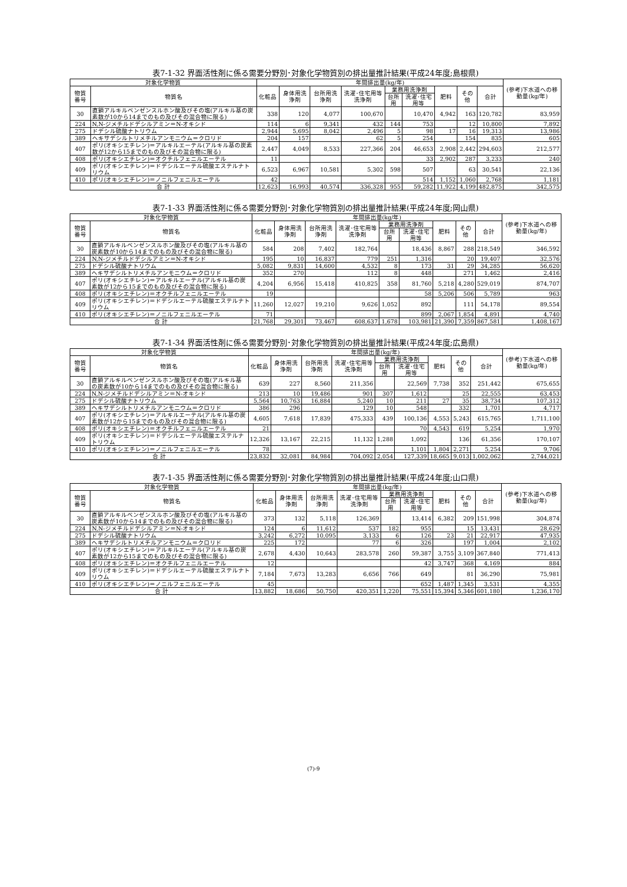表7-1-32 界面活性剤に係る需要分野別･対象化学物質別の排出量推計結果(平成24年度;島根県)
| 対象化学物質 | | 年間排出量(kg/年) | | | | | | | | | (参考)下水道への移動量(kg/年) |
| --- | --- | --- | --- | --- | --- | --- | --- | --- | --- | --- | --- |
| 物質番号 | 物質名 | 化粧品 | 身体用洗浄剤 | 台所用洗浄剤 | 洗濯･住宅用等洗浄剤 | 業務用洗浄剤 | | 肥料 | その他 | 合計 | |
| | | | | | | 台所用 | 洗濯･住宅用等 | | | | |
| 30 | 直鎖アルキルベンゼンスルホン酸及びその塩(アルキル基の炭素数が10から14までのもの及びその混合物に限る) | 338 | 120 | 4,077 | 100,670 | | 10,470 | 4,942 | 163 | 120,782 | 83,959 |
| 224 | N,N-ジメチルドデシルアミン＝N-オキシド | 114 | 6 | 9,341 | 432 | 144 | 753 | | 12 | 10,800 | 7,892 |
| 275 | ドデシル硫酸ナトリウム | 2,944 | 5,695 | 8,042 | 2,496 | 5 | 98 | 17 | 16 | 19,313 | 13,986 |
| 389 | ヘキサデシルトリメチルアンモニウム＝クロリド | 204 | 157 | | 62 | 5 | 254 | | 154 | 835 | 605 |
| 407 | ポリ(オキシエチレン)＝アルキルエーテル(アルキル基の炭素数が12から15までのもの及びその混合物に限る) | 2,447 | 4,049 | 8,533 | 227,366 | 204 | 46,653 | 2,908 | 2,442 | 294,603 | 212,577 |
| 408 | ポリ(オキシエチレン)＝オクチルフェニルエーテル | 11 | | | | | 33 | 2,902 | 287 | 3,233 | 240 |
| 409 | ポリ(オキシエチレン)＝ドデシルエーテル硫酸エステルナトリウム | 6,523 | 6,967 | 10,581 | 5,302 | 598 | 507 | | 63 | 30,541 | 22,136 |
| 410 | ポリ(オキシエチレン)＝ノニルフェニルエーテル | 42 | | | | | 514 | 1,152 | 1,060 | 2,768 | 1,181 |
| 合 計 | | 12,623 | 16,993 | 40,574 | 336,328 | 955 | 59,282 | 11,922 | 4,199 | 482,875 | 342,575 |
表7-1-33 界面活性剤に係る需要分野別･対象化学物質別の排出量推計結果(平成24年度;岡山県)
| 対象化学物質 | | 年間排出量(kg/年) | | | | | | | | | (参考)下水道への移動量(kg/年) |
| --- | --- | --- | --- | --- | --- | --- | --- | --- | --- | --- | --- |
| 物質番号 | 物質名 | 化粧品 | 身体用洗浄剤 | 台所用洗浄剤 | 洗濯･住宅用等洗浄剤 | 業務用洗浄剤 | | 肥料 | その他 | 合計 | |
| | | | | | | 台所用 | 洗濯･住宅用等 | | | | |
| 30 | 直鎖アルキルベンゼンスルホン酸及びその塩(アルキル基の炭素数が10から14までのもの及びその混合物に限る) | 584 | 208 | 7,402 | 182,764 | | 18,436 | 8,867 | 288 | 218,549 | 346,592 |
| 224 | N,N-ジメチルドデシルアミン＝N-オキシド | 195 | 10 | 16,837 | 779 | 251 | 1,316 | | 20 | 19,407 | 32,576 |
| 275 | ドデシル硫酸ナトリウム | 5,082 | 9,831 | 14,600 | 4,532 | 8 | 173 | 31 | 29 | 34,285 | 56,620 |
| 389 | ヘキサデシルトリメチルアンモニウム＝クロリド | 352 | 270 | | 112 | 8 | 448 | | 271 | 1,462 | 2,416 |
| 407 | ポリ(オキシエチレン)＝アルキルエーテル(アルキル基の炭素数が12から15までのもの及びその混合物に限る) | 4,204 | 6,956 | 15,418 | 410,825 | 358 | 81,760 | 5,218 | 4,280 | 529,019 | 874,707 |
| 408 | ポリ(オキシエチレン)＝オクチルフェニルエーテル | 19 | | | | | 58 | 5,206 | 506 | 5,789 | 963 |
| 409 | ポリ(オキシエチレン)＝ドデシルエーテル硫酸エステルナトリウム | 11,260 | 12,027 | 19,210 | 9,626 | 1,052 | 892 | | 111 | 54,178 | 89,554 |
| 410 | ポリ(オキシエチレン)＝ノニルフェニルエーテル | 71 | | | | | 899 | 2,067 | 1,854 | 4,891 | 4,740 |
| 合 計 | | 21,768 | 29,301 | 73,467 | 608,637 | 1,678 | 103,981 | 21,390 | 7,359 | 867,581 | 1,408,167 |
表7-1-34 界面活性剤に係る需要分野別･対象化学物質別の排出量推計結果(平成24年度;広島県)
| 対象化学物質 | | 年間排出量(kg/年) | | | | | | | | | (参考)下水道への移動量(kg/年) |
| --- | --- | --- | --- | --- | --- | --- | --- | --- | --- | --- | --- |
| 物質番号 | 物質名 | 化粧品 | 身体用洗浄剤 | 台所用洗浄剤 | 洗濯･住宅用等洗浄剤 | 業務用洗浄剤 | | 肥料 | その他 | 合計 | |
| | | | | | | 台所用 | 洗濯･住宅用等 | | | | |
| 30 | 直鎖アルキルベンゼンスルホン酸及びその塩(アルキル基の炭素数が10から14までのもの及びその混合物に限る) | 639 | 227 | 8,560 | 211,356 | | 22,569 | 7,738 | 352 | 251,442 | 675,655 |
| 224 | N,N-ジメチルドデシルアミン＝N-オキシド | 213 | 10 | 19,486 | 901 | 307 | 1,612 | | 25 | 22,555 | 63,453 |
| 275 | ドデシル硫酸ナトリウム | 5,564 | 10,763 | 16,884 | 5,240 | 10 | 211 | 27 | 35 | 38,734 | 107,312 |
| 389 | ヘキサデシルトリメチルアンモニウム＝クロリド | 386 | 296 | | 129 | 10 | 548 | | 332 | 1,701 | 4,717 |
| 407 | ポリ(オキシエチレン)＝アルキルエーテル(アルキル基の炭素数が12から15までのもの及びその混合物に限る) | 4,605 | 7,618 | 17,839 | 475,333 | 439 | 100,136 | 4,553 | 5,243 | 615,765 | 1,711,100 |
| 408 | ポリ(オキシエチレン)＝オクチルフェニルエーテル | 21 | | | | | 70 | 4,543 | 619 | 5,254 | 1,970 |
| 409 | ポリ(オキシエチレン)＝ドデシルエーテル硫酸エステルナトリウム | 12,326 | 13,167 | 22,215 | 11,132 | 1,288 | 1,092 | | 136 | 61,356 | 170,107 |
| 410 | ポリ(オキシエチレン)＝ノニルフェニルエーテル | 78 | | | | | 1,101 | 1,804 | 2,271 | 5,254 | 9,706 |
| 合 計 | | 23,832 | 32,081 | 84,984 | 704,092 | 2,054 | 127,339 | 18,665 | 9,013 | 1,002,062 | 2,744,021 |
表7-1-35 界面活性剤に係る需要分野別･対象化学物質別の排出量推計結果(平成24年度;山口県)
| 対象化学物質 | | 年間排出量(kg/年) | | | | | | | | | (参考)下水道への移動量(kg/年) |
| --- | --- | --- | --- | --- | --- | --- | --- | --- | --- | --- | --- |
| 物質番号 | 物質名 | 化粧品 | 身体用洗浄剤 | 台所用洗浄剤 | 洗濯･住宅用等洗浄剤 | 業務用洗浄剤 | | 肥料 | その他 | 合計 | |
| | | | | | | 台所用 | 洗濯･住宅用等 | | | | |
| 30 | 直鎖アルキルベンゼンスルホン酸及びその塩(アルキル基の炭素数が10から14までのもの及びその混合物に限る) | 373 | 132 | 5,118 | 126,369 | | 13,414 | 6,382 | 209 | 151,998 | 304,874 |
| 224 | N,N-ジメチルドデシルアミン＝N-オキシド | 124 | 6 | 11,612 | 537 | 182 | 955 | | 15 | 13,431 | 28,629 |
| 275 | ドデシル硫酸ナトリウム | 3,242 | 6,272 | 10,095 | 3,133 | 6 | 126 | 23 | 21 | 22,917 | 47,935 |
| 389 | ヘキサデシルトリメチルアンモニウム＝クロリド | 225 | 172 | | 77 | 6 | 326 | | 197 | 1,004 | 2,102 |
| 407 | ポリ(オキシエチレン)＝アルキルエーテル(アルキル基の炭素数が12から15までのもの及びその混合物に限る) | 2,678 | 4,430 | 10,643 | 283,578 | 260 | 59,387 | 3,755 | 3,109 | 367,840 | 771,413 |
| 408 | ポリ(オキシエチレン)＝オクチルフェニルエーテル | 12 | | | | | 42 | 3,747 | 368 | 4,169 | 884 |
| 409 | ポリ(オキシエチレン)＝ドデシルエーテル硫酸エステルナトリウム | 7,184 | 7,673 | 13,283 | 6,656 | 766 | 649 | | 81 | 36,290 | 75,981 |
| 410 | ポリ(オキシエチレン)＝ノニルフェニルエーテル | 45 | | | | | 652 | 1,487 | 1,345 | 3,531 | 4,355 |
| 合 計 | | 13,882 | 18,686 | 50,750 | 420,351 | 1,220 | 75,551 | 15,394 | 5,346 | 601,180 | 1,236,170 |
(7)-9